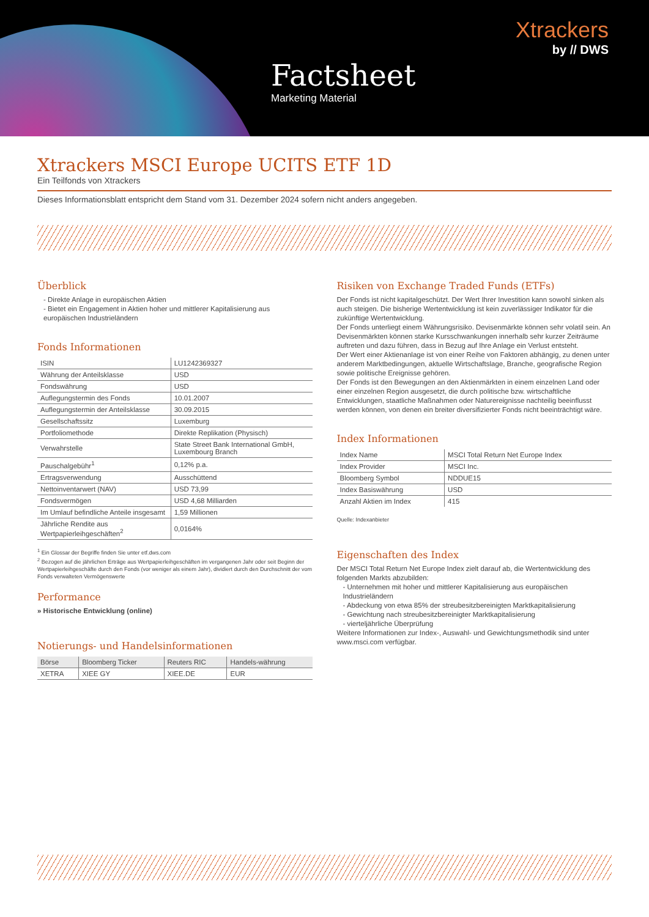Xtrackers
by // DWS
Factsheet
Marketing Material
Xtrackers MSCI Europe UCITS ETF 1D
Ein Teilfonds von Xtrackers
Dieses Informationsblatt entspricht dem Stand vom 31. Dezember 2024 sofern nicht anders angegeben.
Überblick
- Direkte Anlage in europäischen Aktien
- Bietet ein Engagement in Aktien hoher und mittlerer Kapitalisierung aus europäischen Industrieländern
Fonds Informationen
| ISIN | LU1242369327 |
| Währung der Anteilsklasse | USD |
| Fondswährung | USD |
| Auflegungstermin des Fonds | 10.01.2007 |
| Auflegungstermin der Anteilsklasse | 30.09.2015 |
| Gesellschaftssitz | Luxemburg |
| Portfoliomethode | Direkte Replikation (Physisch) |
| Verwahrstelle | State Street Bank International GmbH, Luxembourg Branch |
| Pauschalgebühr<sup>1</sup> | 0,12% p.a. |
| Ertragsverwendung | Ausschüttend |
| Nettoinventarwert (NAV) | USD 73,99 |
| Fondsvermögen | USD 4,68 Milliarden |
| Im Umlauf befindliche Anteile insgesamt | 1,59 Millionen |
| Jährliche Rendite aus Wertpapierleihgeschäften<sup>2</sup> | 0,0164% |
<sup>1</sup> Ein Glossar der Begriffe finden Sie unter etf.dws.com
<sup>2</sup> Bezogen auf die jährlichen Erträge aus Wertpapierleihgeschäften im vergangenen Jahr oder seit Beginn der Wertpapierleihgeschäfte durch den Fonds (vor weniger als einem Jahr), dividiert durch den Durchschnitt der vom Fonds verwalteten Vermögenswerte
Performance
» Historische Entwicklung (online)
Notierungs- und Handelsinformationen
| Börse | Bloomberg Ticker | Reuters RIC | Handels-währung |
| --- | --- | --- | --- |
| XETRA | XIEE GY | XIEE.DE | EUR |
Risiken von Exchange Traded Funds (ETFs)
Der Fonds ist nicht kapitalgeschützt. Der Wert Ihrer Investition kann sowohl sinken als auch steigen. Die bisherige Wertentwicklung ist kein zuverlässiger Indikator für die zukünftige Wertentwicklung.
Der Fonds unterliegt einem Währungsrisiko. Devisenmärkte können sehr volatil sein. An Devisenmärkten können starke Kursschwankungen innerhalb sehr kurzer Zeiträume auftreten und dazu führen, dass in Bezug auf Ihre Anlage ein Verlust entsteht.
Der Wert einer Aktienanlage ist von einer Reihe von Faktoren abhängig, zu denen unter anderem Marktbedingungen, aktuelle Wirtschaftslage, Branche, geografische Region sowie politische Ereignisse gehören.
Der Fonds ist den Bewegungen an den Aktienmärkten in einem einzelnen Land oder einer einzelnen Region ausgesetzt, die durch politische bzw. wirtschaftliche Entwicklungen, staatliche Maßnahmen oder Naturereignisse nachteilig beeinflusst werden können, von denen ein breiter diversifizierter Fonds nicht beeinträchtigt wäre.
Index Informationen
| Index Name | MSCI Total Return Net Europe Index |
| Index Provider | MSCI Inc. |
| Bloomberg Symbol | NDDUE15 |
| Index Basiswährung | USD |
| Anzahl Aktien im Index | 415 |
Quelle: Indexanbieter
Eigenschaften des Index
Der MSCI Total Return Net Europe Index zielt darauf ab, die Wertentwicklung des folgenden Markts abzubilden:
- Unternehmen mit hoher und mittlerer Kapitalisierung aus europäischen Industrieländern
- Abdeckung von etwa 85% der streubesitzbereinigten Marktkapitalisierung
- Gewichtung nach streubesitzbereinigter Marktkapitalisierung
- vierteljährliche Überprüfung
Weitere Informationen zur Index-, Auswahl- und Gewichtungsmethodik sind unter www.msci.com verfügbar.